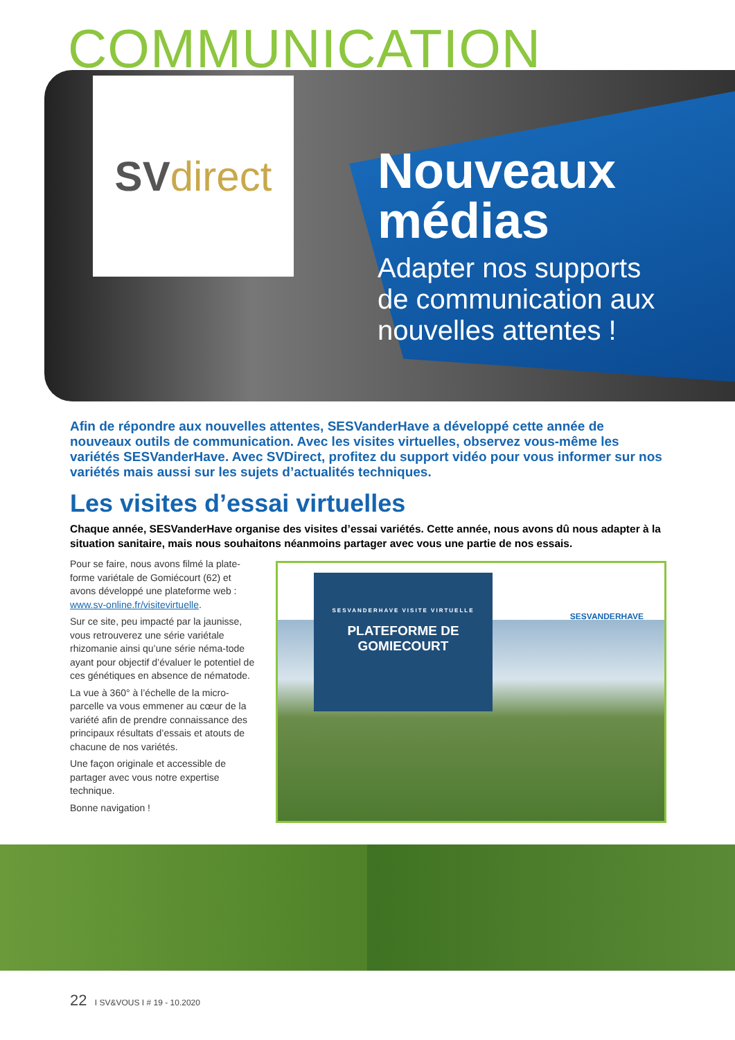COMMUNICATION
SV direct
Nouveaux
médias
Adapter nos supports
de communication aux
nouvelles attentes !
Afin de répondre aux nouvelles attentes, SESVanderHave a développé cette année de nouveaux outils de communication. Avec les visites virtuelles, observez vous-même les variétés SESVanderHave. Avec SVDirect, profitez du support vidéo pour vous informer sur nos variétés mais aussi sur les sujets d’actualités techniques.
Les visites d’essai virtuelles
Chaque année, SESVanderHave organise des visites d’essai variétés. Cette année, nous avons dû nous adapter à la situation sanitaire, mais nous souhaitons néanmoins partager avec vous une partie de nos essais.
Pour se faire, nous avons filmé la plate-forme variétale de Gomiécourt (62) et avons développé une plateforme web : www.sv-online.fr/visitevirtuelle.
Sur ce site, peu impacté par la jaunisse, vous retrouverez une série variétale rhizomanie ainsi qu’une série néma-tode ayant pour objectif d’évaluer le potentiel de ces génétiques en absence de nématode.
La vue à 360° à l’échelle de la micro-parcelle va vous emmener au cœur de la variété afin de prendre connaissance des principaux résultats d’essais et atouts de chacune de nos variétés.
Une façon originale et accessible de partager avec vous notre expertise technique.
Bonne navigation !
SESVANDERHAVE VISITE VIRTUELLE
PLATEFORME DE
GOMIECOURT
SESVANDERHAVE
22 I SV&VOUS I # 19 - 10.2020